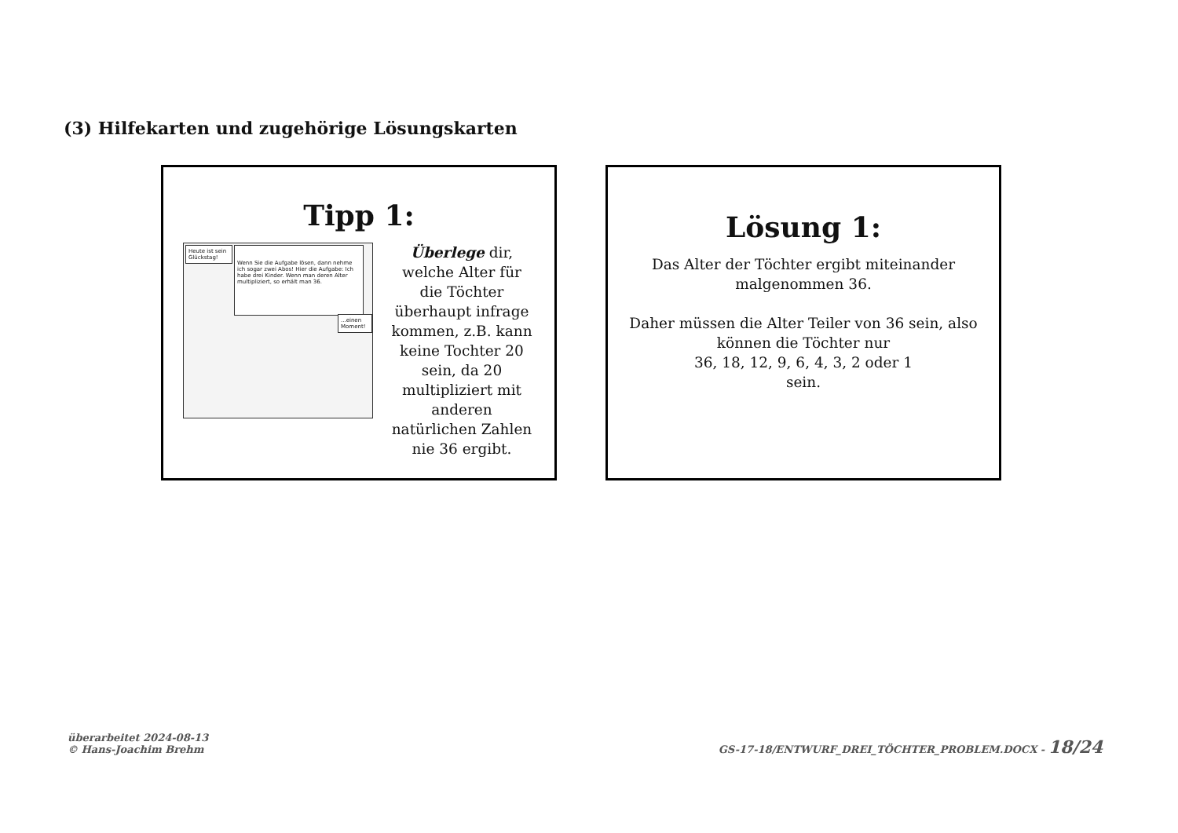(3) Hilfekarten und zugehörige Lösungskarten
Tipp 1:
Heute ist sein Glückstag!
Wenn Sie die Aufgabe lösen, dann nehme ich sogar zwei Abos! Hier die Aufgabe: Ich habe drei Kinder. Wenn man deren Alter multipliziert, so erhält man 36.
...einen Moment!
Überlege dir, welche Alter für die Töchter überhaupt infrage kommen, z.B. kann keine Tochter 20 sein, da 20 multipliziert mit anderen natürlichen Zahlen nie 36 ergibt.
Lösung 1:
Das Alter der Töchter ergibt miteinander
malgenommen 36.
Daher müssen die Alter Teiler von 36 sein, also
können die Töchter nur
36, 18, 12, 9, 6, 4, 3, 2 oder 1
sein.
überarbeitet 2024-08-13
© Hans-Joachim Brehm
GS-17-18/ENTWURF_DREI_TÖCHTER_PROBLEM.DOCX - 18/24